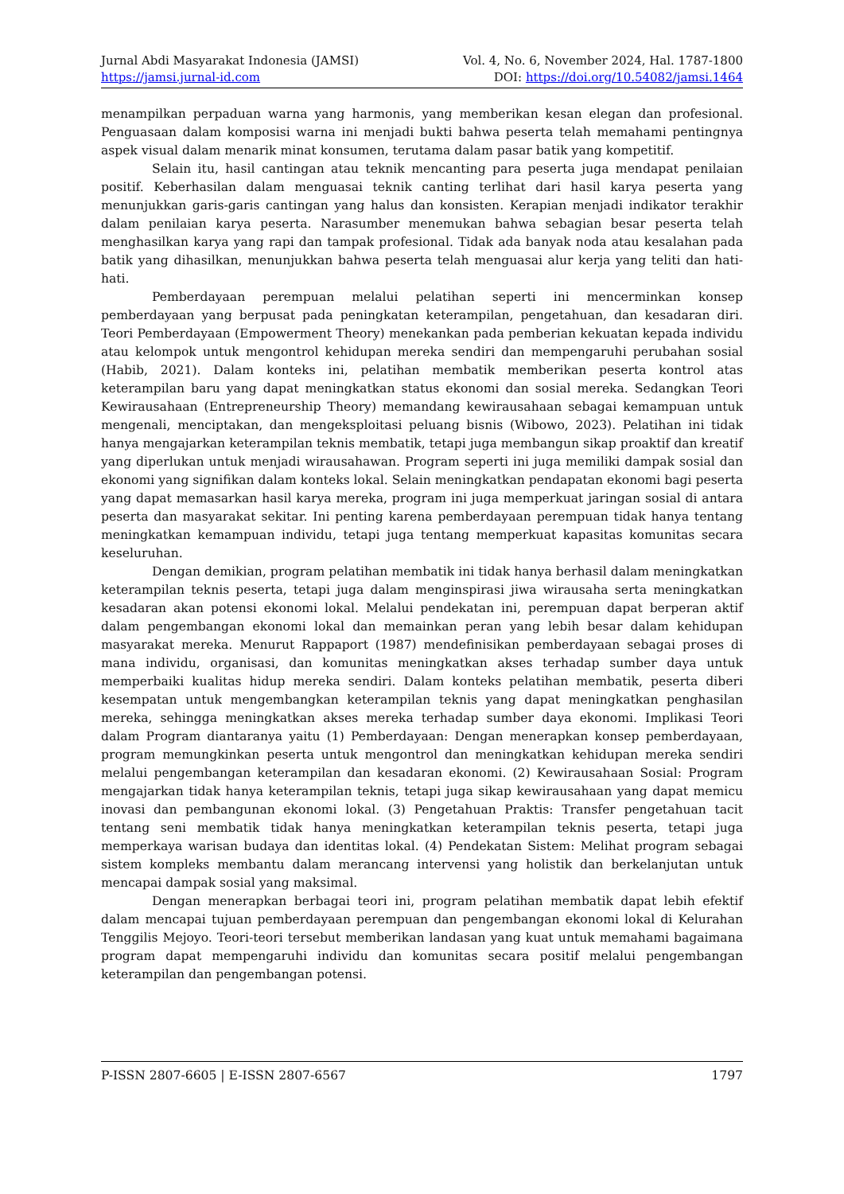Jurnal Abdi Masyarakat Indonesia (JAMSI) Vol. 4, No. 6, November 2024, Hal. 1787-1800
https://jamsi.jurnal-id.com DOI: https://doi.org/10.54082/jamsi.1464
menampilkan perpaduan warna yang harmonis, yang memberikan kesan elegan dan profesional. Penguasaan dalam komposisi warna ini menjadi bukti bahwa peserta telah memahami pentingnya aspek visual dalam menarik minat konsumen, terutama dalam pasar batik yang kompetitif.
Selain itu, hasil cantingan atau teknik mencanting para peserta juga mendapat penilaian positif. Keberhasilan dalam menguasai teknik canting terlihat dari hasil karya peserta yang menunjukkan garis-garis cantingan yang halus dan konsisten. Kerapian menjadi indikator terakhir dalam penilaian karya peserta. Narasumber menemukan bahwa sebagian besar peserta telah menghasilkan karya yang rapi dan tampak profesional. Tidak ada banyak noda atau kesalahan pada batik yang dihasilkan, menunjukkan bahwa peserta telah menguasai alur kerja yang teliti dan hati-hati.
Pemberdayaan perempuan melalui pelatihan seperti ini mencerminkan konsep pemberdayaan yang berpusat pada peningkatan keterampilan, pengetahuan, dan kesadaran diri. Teori Pemberdayaan (Empowerment Theory) menekankan pada pemberian kekuatan kepada individu atau kelompok untuk mengontrol kehidupan mereka sendiri dan mempengaruhi perubahan sosial (Habib, 2021). Dalam konteks ini, pelatihan membatik memberikan peserta kontrol atas keterampilan baru yang dapat meningkatkan status ekonomi dan sosial mereka. Sedangkan Teori Kewirausahaan (Entrepreneurship Theory) memandang kewirausahaan sebagai kemampuan untuk mengenali, menciptakan, dan mengeksploitasi peluang bisnis (Wibowo, 2023). Pelatihan ini tidak hanya mengajarkan keterampilan teknis membatik, tetapi juga membangun sikap proaktif dan kreatif yang diperlukan untuk menjadi wirausahawan. Program seperti ini juga memiliki dampak sosial dan ekonomi yang signifikan dalam konteks lokal. Selain meningkatkan pendapatan ekonomi bagi peserta yang dapat memasarkan hasil karya mereka, program ini juga memperkuat jaringan sosial di antara peserta dan masyarakat sekitar. Ini penting karena pemberdayaan perempuan tidak hanya tentang meningkatkan kemampuan individu, tetapi juga tentang memperkuat kapasitas komunitas secara keseluruhan.
Dengan demikian, program pelatihan membatik ini tidak hanya berhasil dalam meningkatkan keterampilan teknis peserta, tetapi juga dalam menginspirasi jiwa wirausaha serta meningkatkan kesadaran akan potensi ekonomi lokal. Melalui pendekatan ini, perempuan dapat berperan aktif dalam pengembangan ekonomi lokal dan memainkan peran yang lebih besar dalam kehidupan masyarakat mereka. Menurut Rappaport (1987) mendefinisikan pemberdayaan sebagai proses di mana individu, organisasi, dan komunitas meningkatkan akses terhadap sumber daya untuk memperbaiki kualitas hidup mereka sendiri. Dalam konteks pelatihan membatik, peserta diberi kesempatan untuk mengembangkan keterampilan teknis yang dapat meningkatkan penghasilan mereka, sehingga meningkatkan akses mereka terhadap sumber daya ekonomi. Implikasi Teori dalam Program diantaranya yaitu (1) Pemberdayaan: Dengan menerapkan konsep pemberdayaan, program memungkinkan peserta untuk mengontrol dan meningkatkan kehidupan mereka sendiri melalui pengembangan keterampilan dan kesadaran ekonomi. (2) Kewirausahaan Sosial: Program mengajarkan tidak hanya keterampilan teknis, tetapi juga sikap kewirausahaan yang dapat memicu inovasi dan pembangunan ekonomi lokal. (3) Pengetahuan Praktis: Transfer pengetahuan tacit tentang seni membatik tidak hanya meningkatkan keterampilan teknis peserta, tetapi juga memperkaya warisan budaya dan identitas lokal. (4) Pendekatan Sistem: Melihat program sebagai sistem kompleks membantu dalam merancang intervensi yang holistik dan berkelanjutan untuk mencapai dampak sosial yang maksimal.
Dengan menerapkan berbagai teori ini, program pelatihan membatik dapat lebih efektif dalam mencapai tujuan pemberdayaan perempuan dan pengembangan ekonomi lokal di Kelurahan Tenggilis Mejoyo. Teori-teori tersebut memberikan landasan yang kuat untuk memahami bagaimana program dapat mempengaruhi individu dan komunitas secara positif melalui pengembangan keterampilan dan pengembangan potensi.
P-ISSN 2807-6605 | E-ISSN 2807-6567 1797